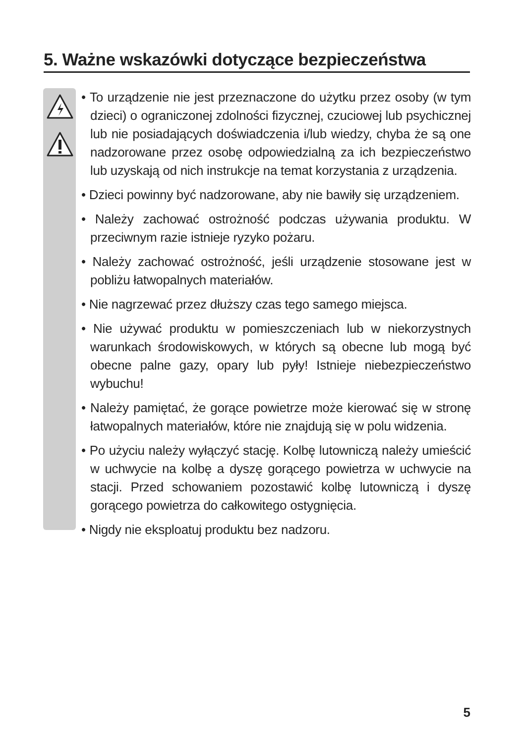5. Ważne wskazówki dotyczące bezpieczeństwa
• To urządzenie nie jest przeznaczone do użytku przez osoby (w tym dzieci) o ograniczonej zdolności fizycznej, czuciowej lub psychicznej lub nie posiadających doświadczenia i/lub wiedzy, chyba że są one nadzorowane przez osobę odpowiedzialną za ich bezpieczeństwo lub uzyskają od nich instrukcje na temat korzystania z urządzenia.
• Dzieci powinny być nadzorowane, aby nie bawiły się urządzeniem.
• Należy zachować ostrożność podczas używania produktu. W przeciwnym razie istnieje ryzyko pożaru.
• Należy zachować ostrożność, jeśli urządzenie stosowane jest w pobliżu łatwopalnych materiałów.
• Nie nagrzewać przez dłuższy czas tego samego miejsca.
• Nie używać produktu w pomieszczeniach lub w niekorzystnych warunkach środowiskowych, w których są obecne lub mogą być obecne palne gazy, opary lub pyły! Istnieje niebezpieczeństwo wybuchu!
• Należy pamiętać, że gorące powietrze może kierować się w stronę łatwopalnych materiałów, które nie znajdują się w polu widzenia.
• Po użyciu należy wyłączyć stację. Kolbę lutowniczą należy umieścić w uchwycie na kolbę a dyszę gorącego powietrza w uchwycie na stacji. Przed schowaniem pozostawić kolbę lutowniczą i dyszę gorącego powietrza do całkowitego ostygnięcia.
• Nigdy nie eksploatuj produktu bez nadzoru.
5